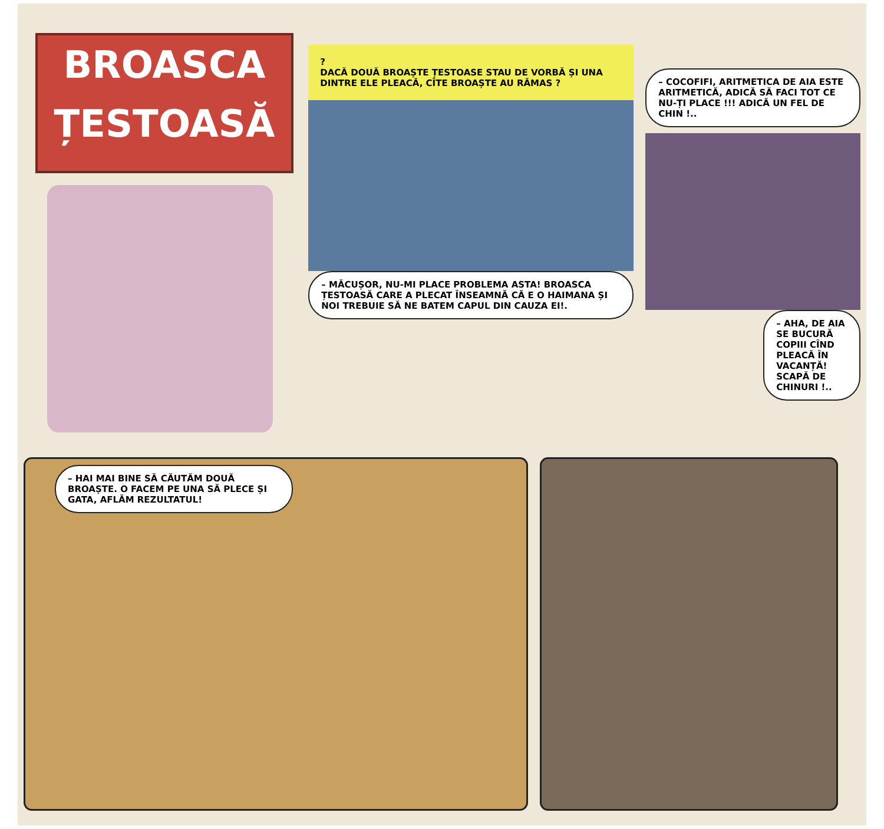BROASCA
ȚESTOASĂ
?
DACĂ DOUĂ BROAȘTE ȚESTOASE STAU DE VORBĂ ȘI UNA DINTRE ELE PLEACĂ, CÎTE BROAȘTE AU RĂMAS ?
– MĂCUȘOR, NU-MI PLACE PROBLEMA ASTA! BROASCA ȚESTOASĂ CARE A PLECAT ÎNSEAMNĂ CĂ E O HAIMANA ȘI NOI TREBUIE SĂ NE BATEM CAPUL DIN CAUZA EI!.
– COCOFIFI, ARITMETICA DE AIA ESTE ARITMETICĂ, ADICĂ SĂ FACI TOT CE NU-ȚI PLACE !!! ADICĂ UN FEL DE CHIN !..
– AHA, DE AIA SE BUCURĂ COPIII CÎND PLEACĂ ÎN VACANȚĂ! SCAPĂ DE CHINURI !..
– HAI MAI BINE SĂ CĂUTĂM DOUĂ BROAȘTE. O FACEM PE UNA SĂ PLECE ȘI GATA, AFLĂM REZULTATUL!